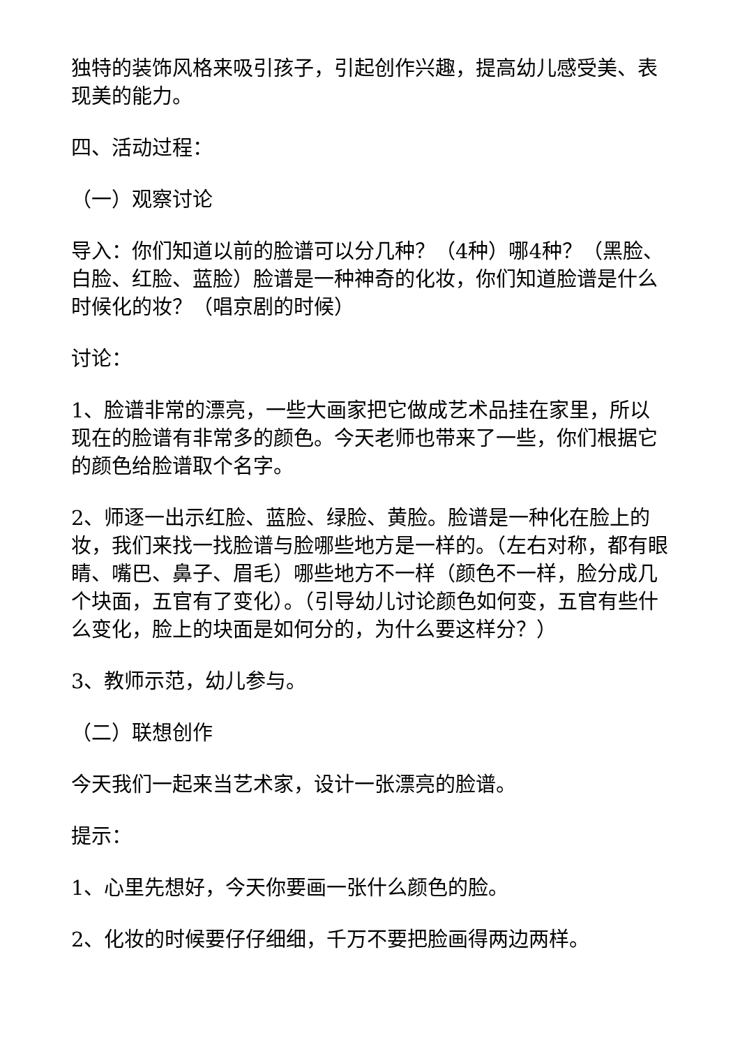独特的装饰风格来吸引孩子，引起创作兴趣，提高幼儿感受美、表现美的能力。
四、活动过程：
（一）观察讨论
导入：你们知道以前的脸谱可以分几种？（4种）哪4种？（黑脸、白脸、红脸、蓝脸）脸谱是一种神奇的化妆，你们知道脸谱是什么时候化的妆？（唱京剧的时候）
讨论：
1、脸谱非常的漂亮，一些大画家把它做成艺术品挂在家里，所以现在的脸谱有非常多的颜色。今天老师也带来了一些，你们根据它的颜色给脸谱取个名字。
2、师逐一出示红脸、蓝脸、绿脸、黄脸。脸谱是一种化在脸上的妆，我们来找一找脸谱与脸哪些地方是一样的。（左右对称，都有眼睛、嘴巴、鼻子、眉毛）哪些地方不一样（颜色不一样，脸分成几个块面，五官有了变化）。（引导幼儿讨论颜色如何变，五官有些什么变化，脸上的块面是如何分的，为什么要这样分？）
3、教师示范，幼儿参与。
（二）联想创作
今天我们一起来当艺术家，设计一张漂亮的脸谱。
提示：
1、心里先想好，今天你要画一张什么颜色的脸。
2、化妆的时候要仔仔细细，千万不要把脸画得两边两样。